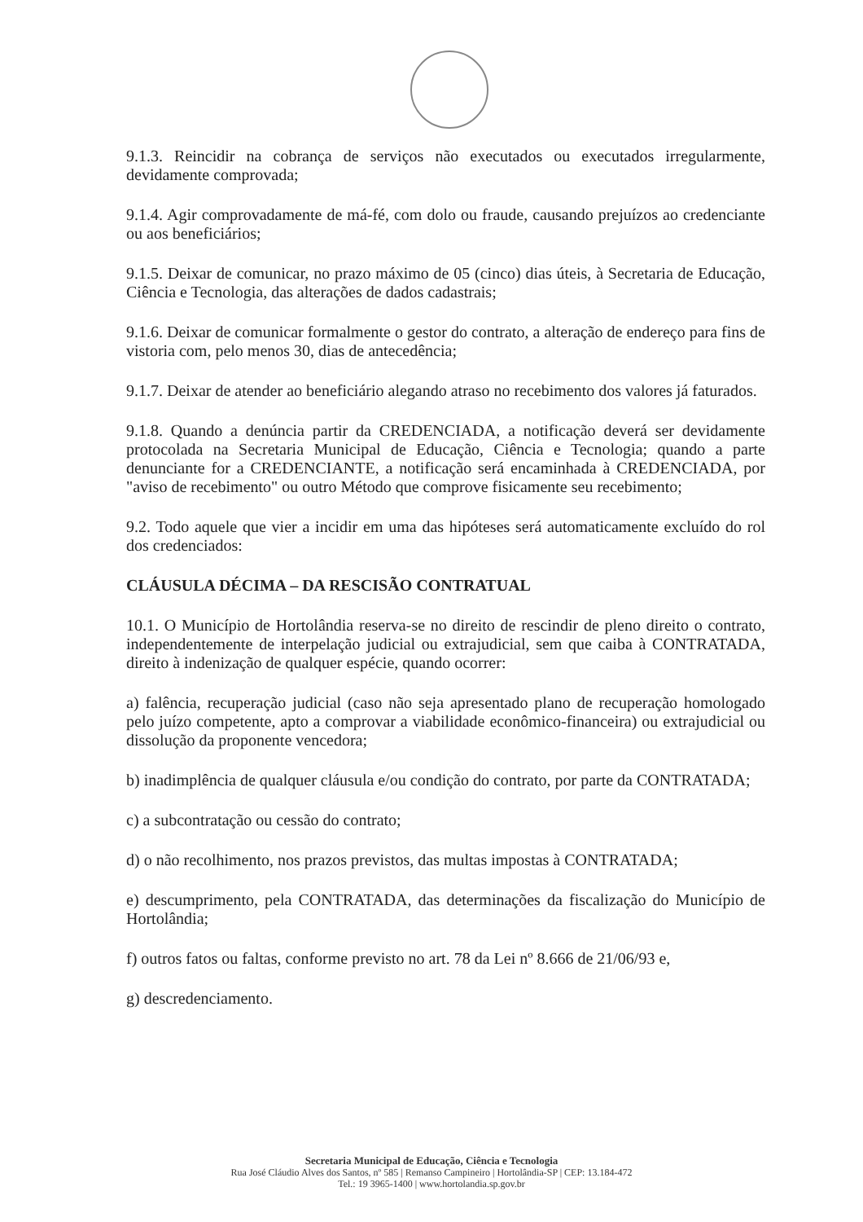9.1.3. Reincidir na cobrança de serviços não executados ou executados irregularmente, devidamente comprovada;
9.1.4. Agir comprovadamente de má-fé, com dolo ou fraude, causando prejuízos ao credenciante ou aos beneficiários;
9.1.5. Deixar de comunicar, no prazo máximo de 05 (cinco) dias úteis, à Secretaria de Educação, Ciência e Tecnologia, das alterações de dados cadastrais;
9.1.6. Deixar de comunicar formalmente o gestor do contrato, a alteração de endereço para fins de vistoria com, pelo menos 30, dias de antecedência;
9.1.7. Deixar de atender ao beneficiário alegando atraso no recebimento dos valores já faturados.
9.1.8. Quando a denúncia partir da CREDENCIADA, a notificação deverá ser devidamente protocolada na Secretaria Municipal de Educação, Ciência e Tecnologia; quando a parte denunciante for a CREDENCIANTE, a notificação será encaminhada à CREDENCIADA, por "aviso de recebimento" ou outro Método que comprove fisicamente seu recebimento;
9.2. Todo aquele que vier a incidir em uma das hipóteses será automaticamente excluído do rol dos credenciados:
CLÁUSULA DÉCIMA – DA RESCISÃO CONTRATUAL
10.1. O Município de Hortolândia reserva-se no direito de rescindir de pleno direito o contrato, independentemente de interpelação judicial ou extrajudicial, sem que caiba à CONTRATADA, direito à indenização de qualquer espécie, quando ocorrer:
a) falência, recuperação judicial (caso não seja apresentado plano de recuperação homologado pelo juízo competente, apto a comprovar a viabilidade econômico-financeira) ou extrajudicial ou dissolução da proponente vencedora;
b) inadimplência de qualquer cláusula e/ou condição do contrato, por parte da CONTRATADA;
c) a subcontratação ou cessão do contrato;
d) o não recolhimento, nos prazos previstos, das multas impostas à CONTRATADA;
e) descumprimento, pela CONTRATADA, das determinações da fiscalização do Município de Hortolândia;
f) outros fatos ou faltas, conforme previsto no art. 78 da Lei nº 8.666 de 21/06/93 e,
g) descredenciamento.
Secretaria Municipal de Educação, Ciência e Tecnologia
Rua José Cláudio Alves dos Santos, nº 585 | Remanso Campineiro | Hortolândia-SP | CEP: 13.184-472
Tel.: 19 3965-1400 | www.hortolandia.sp.gov.br